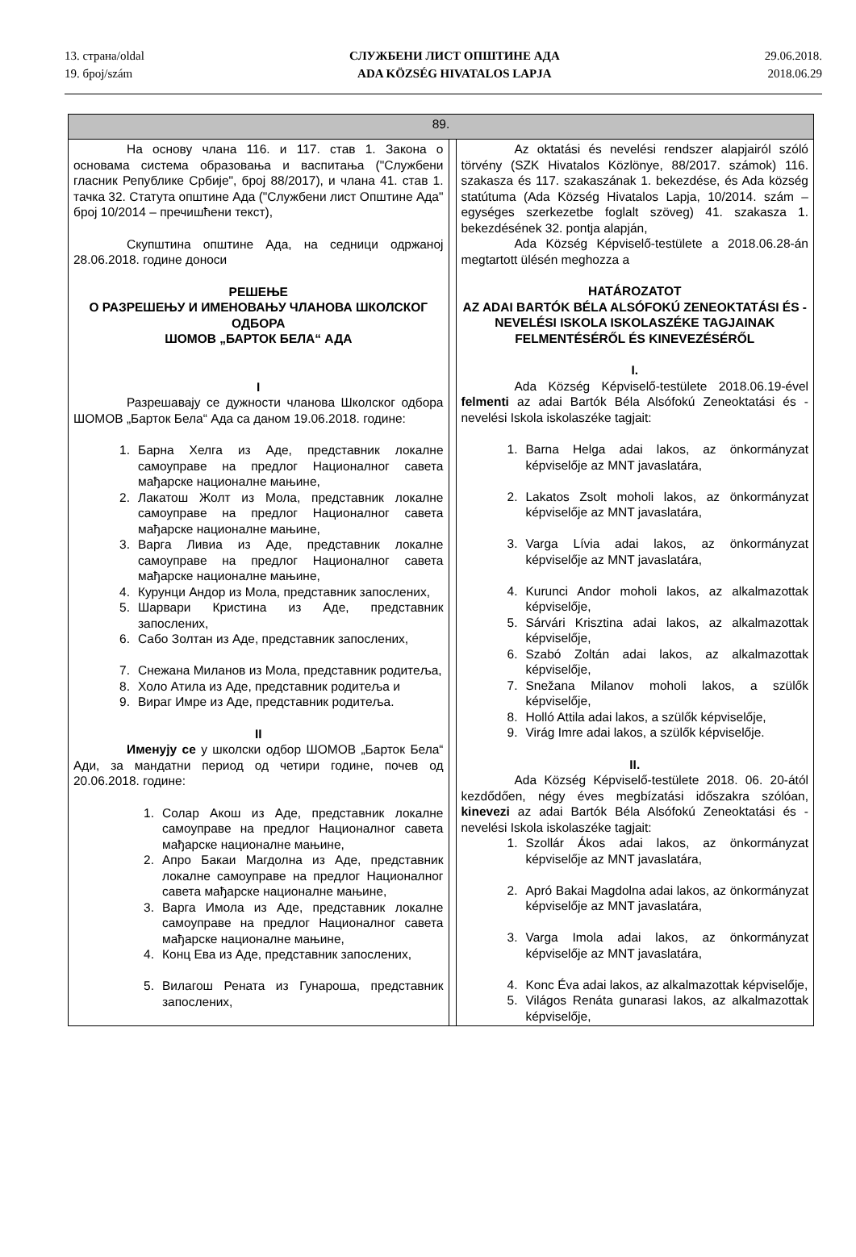13. страна/oldal
19. број/szám
СЛУЖБЕНИ ЛИСТ ОПШТИНЕ АДА
ADA KÖZSÉG HIVATALOS LAPJA
29.06.2018.
2018.06.29
| 89. | | |
| На основу члана 116. и 117. став 1. Закона о основама система образовања и васпитања ("Службени гласник Републике Србије", број 88/2017), и члана 41. став 1. тачка 32. Статута општине Ада ("Службени лист Општине Ада" број 10/2014 – пречишћени текст), Скупштина општине Ада, на седници одржаној 28.06.2018. године доноси РЕШЕЊЕ О РАЗРЕШЕЊУ И ИМЕНОВАЊУ ЧЛАНОВА ШКОЛСКОГ ОДБОРА ШОМОВ „БАРТОК БЕЛА“ АДА I Разрешавају се дужности чланова Школског одбора ШОМОВ „Барток Бела“ Ада са даном 19.06.2018. године: 1. Барна Хелга из Аде, представник локалне самоуправе на предлог Националног савета мађарске националне мањине, 2. Лакатош Жолт из Мола, представник локалне самоуправе на предлог Националног савета мађарске националне мањине, 3. Варга Ливиа из Аде, представник локалне самоуправе на предлог Националног савета мађарске националне мањине, 4. Курунци Андор из Мола, представник запослених, 5. Шарвари Кристина из Аде, представник запослених, 6. Сабо Золтан из Аде, представник запослених, 7. Снежана Миланов из Мола, представник родитеља, 8. Холо Атила из Аде, представник родитеља и 9. Вираг Имре из Аде, представник родитеља. II Именују се у школски одбор ШОМОВ „Барток Бела“ Ади, за мандатни период од четири године, почев од 20.06.2018. године: 1. Солар Акош из Аде, представник локалне самоуправе на предлог Националног савета мађарске националне мањине, 2. Апро Бакаи Магдолна из Аде, представник локалне самоуправе на предлог Националног савета мађарске националне мањине, 3. Варга Имола из Аде, представник локалне самоуправе на предлог Националног савета мађарске националне мањине, 4. Конц Ева из Аде, представник запослених, 5. Вилагош Рената из Гунароша, представник запослених, | | Az oktatási és nevelési rendszer alapjairól szóló törvény (SZK Hivatalos Közlönye, 88/2017. számok) 116. szakasza és 117. szakaszának 1. bekezdése, és Ada község statútuma (Ada Község Hivatalos Lapja, 10/2014. szám – egységes szerkezetbe foglalt szöveg) 41. szakasza 1. bekezdésének 32. pontja alapján, Ada Község Képviselő-testülete a 2018.06.28-án megtartott ülésén meghozza a HATÁROZATOT AZ ADAI BARTÓK BÉLA ALSÓFOKÚ ZENEOKTATÁSI ÉS -NEVELÉSI ISKOLA ISKOLASZÉKE TAGJAINAK FELMENTÉSÉRŐL ÉS KINEVEZÉSÉRŐL I. Ada Község Képviselő-testülete 2018.06.19-ével felmenti az adai Bartók Béla Alsófokú Zeneoktatási és -nevelési Iskola iskolaszéke tagjait: 1. Barna Helga adai lakos, az önkormányzat képviselője az MNT javaslatára, 2. Lakatos Zsolt moholi lakos, az önkormányzat képviselője az MNT javaslatára, 3. Varga Lívia adai lakos, az önkormányzat képviselője az MNT javaslatára, 4. Kurunci Andor moholi lakos, az alkalmazottak képviselője, 5. Sárvári Krisztina adai lakos, az alkalmazottak képviselője, 6. Szabó Zoltán adai lakos, az alkalmazottak képviselője, 7. Snežana Milanov moholi lakos, a szülők képviselője, 8. Holló Attila adai lakos, a szülők képviselője, 9. Virág Imre adai lakos, a szülők képviselője. II. Ada Község Képviselő-testülete 2018. 06. 20-ától kezdődően, négy éves megbízatási időszakra szólóan, kinevezi az adai Bartók Béla Alsófokú Zeneoktatási és -nevelési Iskola iskolaszéke tagjait: 1. Szollár Ákos adai lakos, az önkormányzat képviselője az MNT javaslatára, 2. Apró Bakai Magdolna adai lakos, az önkormányzat képviselője az MNT javaslatára, 3. Varga Imola adai lakos, az önkormányzat képviselője az MNT javaslatára, 4. Konc Éva adai lakos, az alkalmazottak képviselője, 5. Világos Renáta gunarasi lakos, az alkalmazottak képviselője, |